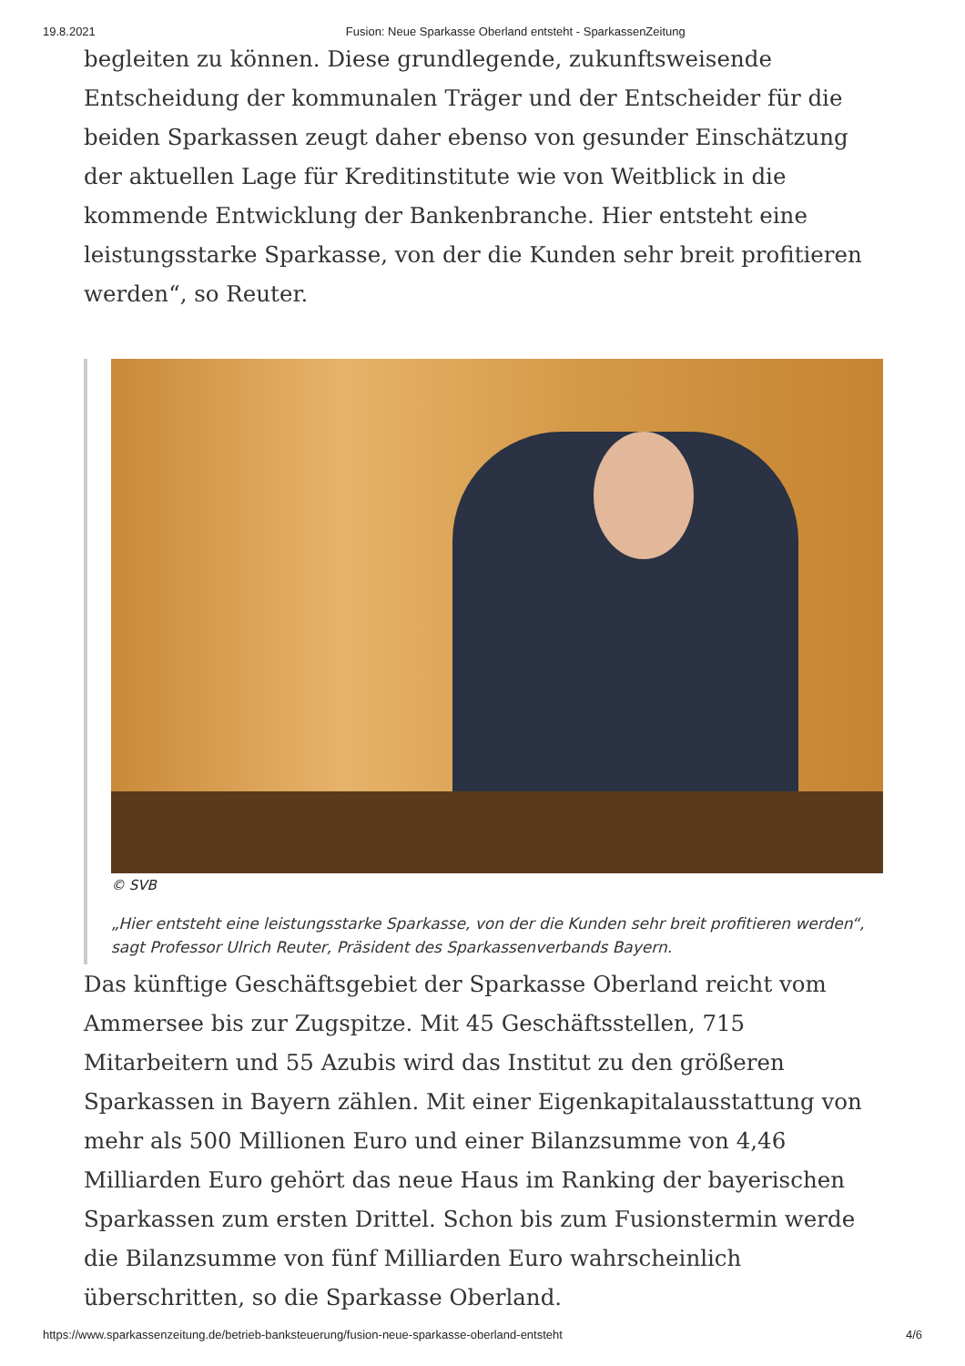19.8.2021 Fusion: Neue Sparkasse Oberland entsteht - SparkassenZeitung
begleiten zu können. Diese grundlegende, zukunftsweisende Entscheidung der kommunalen Träger und der Entscheider für die beiden Sparkassen zeugt daher ebenso von gesunder Einschätzung der aktuellen Lage für Kreditinstitute wie von Weitblick in die kommende Entwicklung der Bankenbranche. Hier entsteht eine leistungsstarke Sparkasse, von der die Kunden sehr breit profitieren werden“, so Reuter.
© SVB
„Hier entsteht eine leistungsstarke Sparkasse, von der die Kunden sehr breit profitieren werden“, sagt Professor Ulrich Reuter, Präsident des Sparkassenverbands Bayern.
Das künftige Geschäftsgebiet der Sparkasse Oberland reicht vom Ammersee bis zur Zugspitze. Mit 45 Geschäftsstellen, 715 Mitarbeitern und 55 Azubis wird das Institut zu den größeren Sparkassen in Bayern zählen. Mit einer Eigenkapitalausstattung von mehr als 500 Millionen Euro und einer Bilanzsumme von 4,46 Milliarden Euro gehört das neue Haus im Ranking der bayerischen Sparkassen zum ersten Drittel. Schon bis zum Fusionstermin werde die Bilanzsumme von fünf Milliarden Euro wahrscheinlich überschritten, so die Sparkasse Oberland.
https://www.sparkassenzeitung.de/betrieb-banksteuerung/fusion-neue-sparkasse-oberland-entsteht 4/6